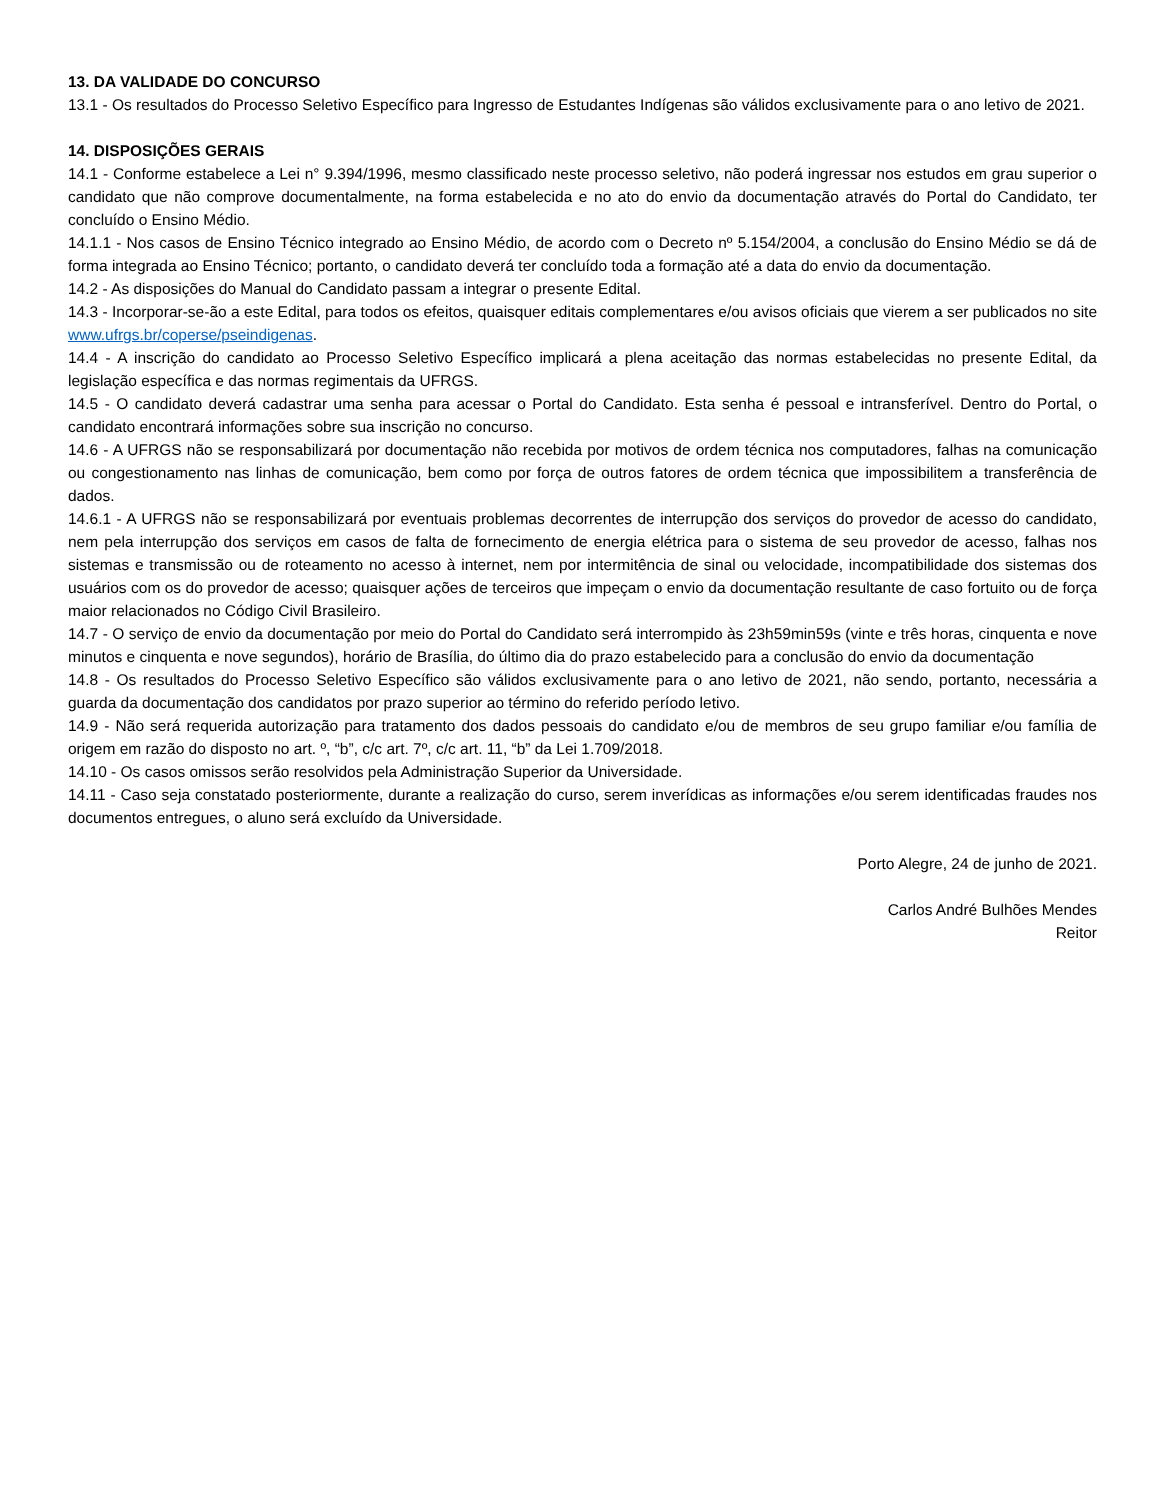13. DA VALIDADE DO CONCURSO
13.1 - Os resultados do Processo Seletivo Específico para Ingresso de Estudantes Indígenas são válidos exclusivamente para o ano letivo de 2021.
14. DISPOSIÇÕES GERAIS
14.1 - Conforme estabelece a Lei n° 9.394/1996, mesmo classificado neste processo seletivo, não poderá ingressar nos estudos em grau superior o candidato que não comprove documentalmente, na forma estabelecida e no ato do envio da documentação através do Portal do Candidato, ter concluído o Ensino Médio.
14.1.1 - Nos casos de Ensino Técnico integrado ao Ensino Médio, de acordo com o Decreto nº 5.154/2004, a conclusão do Ensino Médio se dá de forma integrada ao Ensino Técnico; portanto, o candidato deverá ter concluído toda a formação até a data do envio da documentação.
14.2 - As disposições do Manual do Candidato passam a integrar o presente Edital.
14.3 - Incorporar-se-ão a este Edital, para todos os efeitos, quaisquer editais complementares e/ou avisos oficiais que vierem a ser publicados no site www.ufrgs.br/coperse/pseindigenas.
14.4 - A inscrição do candidato ao Processo Seletivo Específico implicará a plena aceitação das normas estabelecidas no presente Edital, da legislação específica e das normas regimentais da UFRGS.
14.5 - O candidato deverá cadastrar uma senha para acessar o Portal do Candidato. Esta senha é pessoal e intransferível. Dentro do Portal, o candidato encontrará informações sobre sua inscrição no concurso.
14.6 - A UFRGS não se responsabilizará por documentação não recebida por motivos de ordem técnica nos computadores, falhas na comunicação ou congestionamento nas linhas de comunicação, bem como por força de outros fatores de ordem técnica que impossibilitem a transferência de dados.
14.6.1 - A UFRGS não se responsabilizará por eventuais problemas decorrentes de interrupção dos serviços do provedor de acesso do candidato, nem pela interrupção dos serviços em casos de falta de fornecimento de energia elétrica para o sistema de seu provedor de acesso, falhas nos sistemas e transmissão ou de roteamento no acesso à internet, nem por intermitência de sinal ou velocidade, incompatibilidade dos sistemas dos usuários com os do provedor de acesso; quaisquer ações de terceiros que impeçam o envio da documentação resultante de caso fortuito ou de força maior relacionados no Código Civil Brasileiro.
14.7 - O serviço de envio da documentação por meio do Portal do Candidato será interrompido às 23h59min59s (vinte e três horas, cinquenta e nove minutos e cinquenta e nove segundos), horário de Brasília, do último dia do prazo estabelecido para a conclusão do envio da documentação
14.8 - Os resultados do Processo Seletivo Específico são válidos exclusivamente para o ano letivo de 2021, não sendo, portanto, necessária a guarda da documentação dos candidatos por prazo superior ao término do referido período letivo.
14.9 - Não será requerida autorização para tratamento dos dados pessoais do candidato e/ou de membros de seu grupo familiar e/ou família de origem em razão do disposto no art. º, “b”, c/c art. 7º, c/c art. 11, “b” da Lei 1.709/2018.
14.10 - Os casos omissos serão resolvidos pela Administração Superior da Universidade.
14.11 - Caso seja constatado posteriormente, durante a realização do curso, serem inverídicas as informações e/ou serem identificadas fraudes nos documentos entregues, o aluno será excluído da Universidade.
Porto Alegre, 24 de junho de 2021.
Carlos André Bulhões Mendes
Reitor